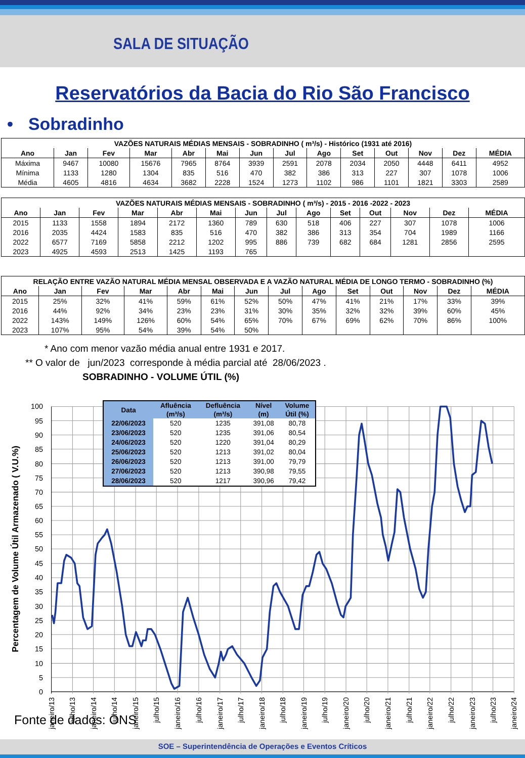SALA DE SITUAÇÃO
Reservatórios da Bacia do Rio São Francisco
• Sobradinho
| VAZÕES NATURAIS MÉDIAS MENSAIS - SOBRADINHO ( m³/s) - Histórico (1931 até 2016) | | | | | | | | | | | | | |
| --- | --- | --- | --- | --- | --- | --- | --- | --- | --- | --- | --- | --- | --- |
| Ano | Jan | Fev | Mar | Abr | Mai | Jun | Jul | Ago | Set | Out | Nov | Dez | MÉDIA |
| Máxima | 9467 | 10080 | 15676 | 7965 | 8764 | 3939 | 2591 | 2078 | 2034 | 2050 | 4448 | 6411 | 4952 |
| Mínima | 1133 | 1280 | 1304 | 835 | 516 | 470 | 382 | 386 | 313 | 227 | 307 | 1078 | 1006 |
| Média | 4605 | 4816 | 4634 | 3682 | 2228 | 1524 | 1273 | 1102 | 986 | 1101 | 1821 | 3303 | 2589 |
| VAZÕES NATURAIS MÉDIAS MENSAIS - SOBRADINHO ( m³/s) - 2015 - 2016 -2022 - 2023 | | | | | | | | | | | | | |
| --- | --- | --- | --- | --- | --- | --- | --- | --- | --- | --- | --- | --- | --- |
| Ano | Jan | Fev | Mar | Abr | Mai | Jun | Jul | Ago | Set | Out | Nov | Dez | MÉDIA |
| 2015 | 1133 | 1558 | 1894 | 2172 | 1360 | 789 | 630 | 518 | 406 | 227 | 307 | 1078 | 1006 |
| 2016 | 2035 | 4424 | 1583 | 835 | 516 | 470 | 382 | 386 | 313 | 354 | 704 | 1989 | 1166 |
| 2022 | 6577 | 7169 | 5858 | 2212 | 1202 | 995 | 886 | 739 | 682 | 684 | 1281 | 2856 | 2595 |
| 2023 | 4925 | 4593 | 2513 | 1425 | 1193 | 765 | | | | | | | |
| RELAÇÃO ENTRE VAZÃO NATURAL MÉDIA MENSAL OBSERVADA E A VAZÃO NATURAL MÉDIA DE LONGO TERMO - SOBRADINHO (%) | | | | | | | | | | | | | |
| --- | --- | --- | --- | --- | --- | --- | --- | --- | --- | --- | --- | --- | --- |
| Ano | Jan | Fev | Mar | Abr | Mai | Jun | Jul | Ago | Set | Out | Nov | Dez | MÉDIA |
| 2015 | 25% | 32% | 41% | 59% | 61% | 52% | 50% | 47% | 41% | 21% | 17% | 33% | 39% |
| 2016 | 44% | 92% | 34% | 23% | 23% | 31% | 30% | 35% | 32% | 32% | 39% | 60% | 45% |
| 2022 | 143% | 149% | 126% | 60% | 54% | 65% | 70% | 67% | 69% | 62% | 70% | 86% | 100% |
| 2023 | 107% | 95% | 54% | 39% | 54% | 50% | | | | | | | |
* Ano com menor vazão média anual entre 1931 e 2017.
** O valor de jun/2023 corresponde à média parcial até 28/06/2023 .
SOBRADINHO - VOLUME ÚTIL (%)
100
95
90
85
80
75
70
65
60
55
50
45
40
35
30
25
20
15
10
5
0
Percentagem de Volume Útil Armazenado ( V.U.%)
janeiro/13
julho/13
janeiro/14
julho/14
janeiro/15
julho/15
janeiro/16
julho/16
janeiro/17
julho/17
janeiro/18
julho/18
janeiro/19
julho/19
janeiro/20
julho/20
janeiro/21
julho/21
janeiro/22
julho/22
janeiro/23
julho/23
janeiro/24
| Data | Afluência | Defluência | Nível | Volume |
| --- | --- | --- | --- | --- |
| | (m³/s) | (m³/s) | (m) | Útil (%) |
| 22/06/2023 | 520 | 1235 | 391,08 | 80,78 |
| 23/06/2023 | 520 | 1235 | 391,06 | 80,54 |
| 24/06/2023 | 520 | 1220 | 391,04 | 80,29 |
| 25/06/2023 | 520 | 1213 | 391,02 | 80,04 |
| 26/06/2023 | 520 | 1213 | 391,00 | 79,79 |
| 27/06/2023 | 520 | 1213 | 390,98 | 79,55 |
| 28/06/2023 | 520 | 1217 | 390,96 | 79,42 |
Fonte de dados: ONS
SOE – Superintendência de Operações e Eventos Críticos